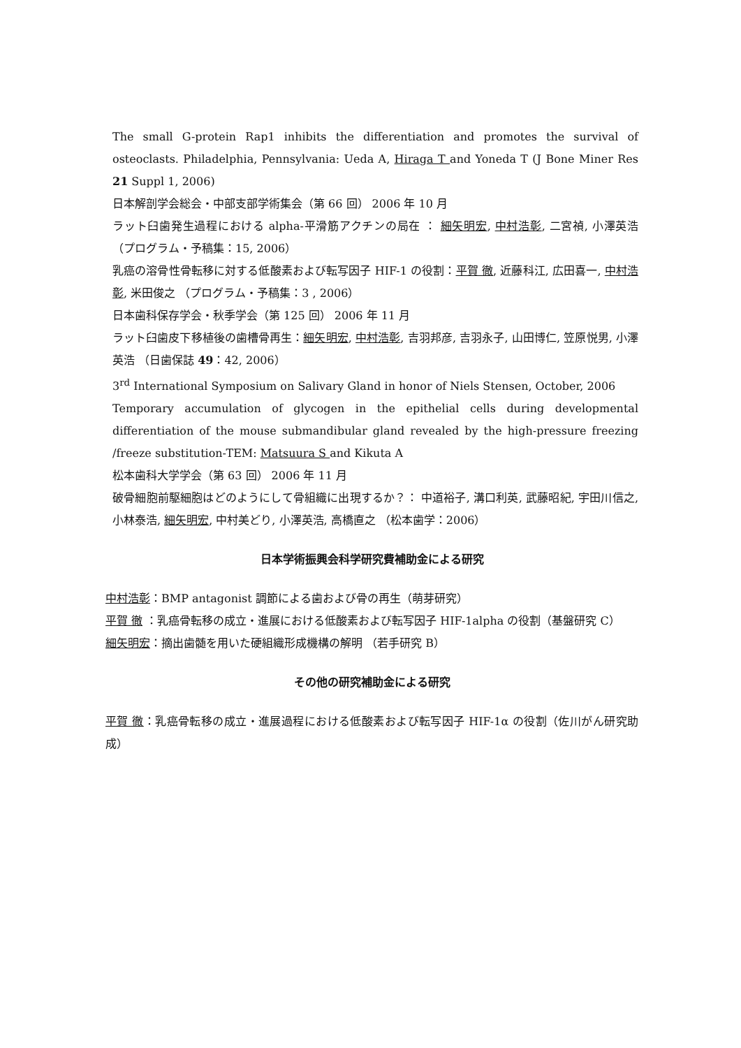The small G-protein Rap1 inhibits the differentiation and promotes the survival of osteoclasts. Philadelphia, Pennsylvania: Ueda A, Hiraga T and Yoneda T (J Bone Miner Res 21 Suppl 1, 2006)
日本解剖学会総会・中部支部学術集会（第 66 回） 2006 年 10 月
ラット臼歯発生過程における alpha-平滑筋アクチンの局在 ： 細矢明宏, 中村浩彰, 二宮禎, 小澤英浩 （プログラム・予稿集：15, 2006）
乳癌の溶骨性骨転移に対する低酸素および転写因子 HIF-1 の役割：平賀 徹, 近藤科江, 広田喜一, 中村浩彰, 米田俊之 （プログラム・予稿集：3 , 2006）
日本歯科保存学会・秋季学会（第 125 回） 2006 年 11 月
ラット臼歯皮下移植後の歯槽骨再生：細矢明宏, 中村浩彰, 吉羽邦彦, 吉羽永子, 山田博仁, 笠原悦男, 小澤英浩 （日歯保誌 49：42, 2006）
3<sup>rd</sup> International Symposium on Salivary Gland in honor of Niels Stensen, October, 2006
Temporary accumulation of glycogen in the epithelial cells during developmental differentiation of the mouse submandibular gland revealed by the high-pressure freezing /freeze substitution-TEM: Matsuura S and Kikuta A
松本歯科大学学会（第 63 回） 2006 年 11 月
破骨細胞前駆細胞はどのようにして骨組織に出現するか？： 中道裕子, 溝口利英, 武藤昭紀, 宇田川信之, 小林泰浩, 細矢明宏, 中村美どり, 小澤英浩, 高橋直之 （松本歯学：2006）
日本学術振興会科学研究費補助金による研究
中村浩彰：BMP antagonist 調節による歯および骨の再生（萌芽研究）
平賀 徹 ：乳癌骨転移の成立・進展における低酸素および転写因子 HIF-1alpha の役割（基盤研究 C）
細矢明宏：摘出歯髄を用いた硬組織形成機構の解明 （若手研究 B）
その他の研究補助金による研究
平賀 徹：乳癌骨転移の成立・進展過程における低酸素および転写因子 HIF-1α の役割（佐川がん研究助成）